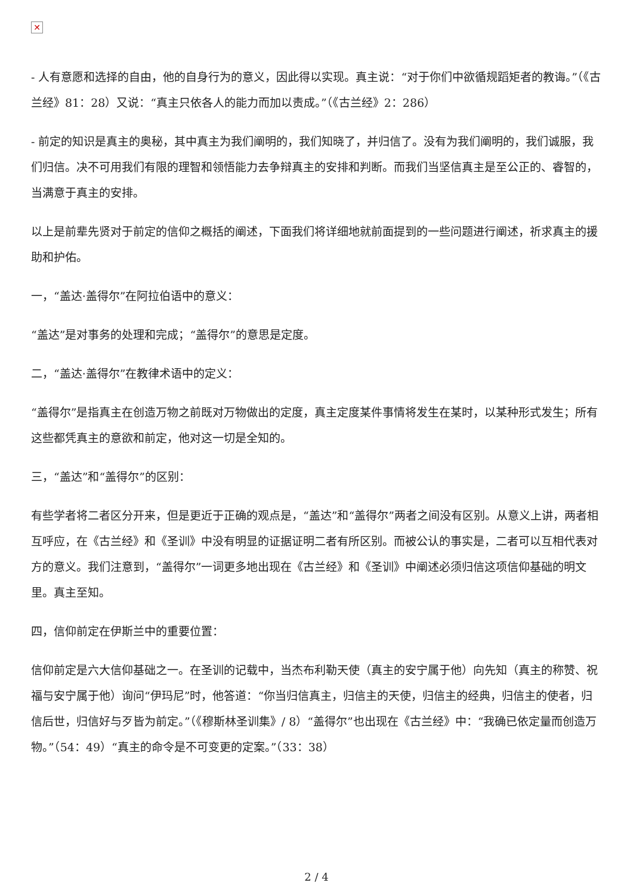✕
- 人有意愿和选择的自由，他的自身行为的意义，因此得以实现。真主说：“对于你们中欲循规蹈矩者的教诲。”（《古兰经》81：28）又说：“真主只依各人的能力而加以责成。”（《古兰经》2：286）
- 前定的知识是真主的奥秘，其中真主为我们阐明的，我们知晓了，并归信了。没有为我们阐明的，我们诚服，我们归信。决不可用我们有限的理智和领悟能力去争辩真主的安排和判断。而我们当坚信真主是至公正的、睿智的，当满意于真主的安排。
以上是前辈先贤对于前定的信仰之概括的阐述，下面我们将详细地就前面提到的一些问题进行阐述，祈求真主的援助和护佑。
一，“盖达·盖得尔”在阿拉伯语中的意义：
“盖达”是对事务的处理和完成；“盖得尔”的意思是定度。
二，“盖达·盖得尔”在教律术语中的定义：
“盖得尔”是指真主在创造万物之前既对万物做出的定度，真主定度某件事情将发生在某时，以某种形式发生；所有这些都凭真主的意欲和前定，他对这一切是全知的。
三，“盖达”和“盖得尔”的区别：
有些学者将二者区分开来，但是更近于正确的观点是，“盖达”和“盖得尔”两者之间没有区别。从意义上讲，两者相互呼应，在《古兰经》和《圣训》中没有明显的证据证明二者有所区别。而被公认的事实是，二者可以互相代表对方的意义。我们注意到，“盖得尔”一词更多地出现在《古兰经》和《圣训》中阐述必须归信这项信仰基础的明文里。真主至知。
四，信仰前定在伊斯兰中的重要位置：
信仰前定是六大信仰基础之一。在圣训的记载中，当杰布利勒天使（真主的安宁属于他）向先知（真主的称赞、祝福与安宁属于他）询问“伊玛尼”时，他答道：“你当归信真主，归信主的天使，归信主的经典，归信主的使者，归信后世，归信好与歹皆为前定。”（《穆斯林圣训集》/ 8）“盖得尔”也出现在《古兰经》中：“我确已依定量而创造万物。”（54：49）“真主的命令是不可变更的定案。”（33：38）
2 / 4